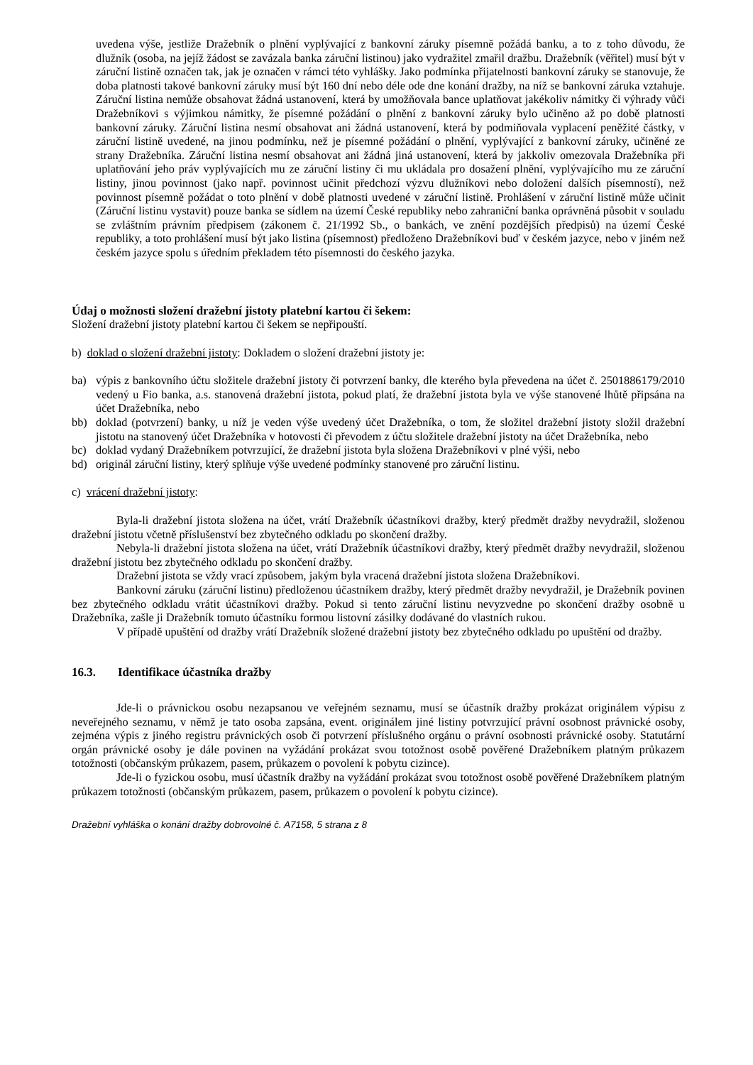uvedena výše, jestliže Dražebník o plnění vyplývající z bankovní záruky písemně požádá banku, a to z toho důvodu, že dlužník (osoba, na jejíž žádost se zavázala banka záruční listinou) jako vydražitel zmařil dražbu. Dražebník (věřitel) musí být v záruční listině označen tak, jak je označen v rámci této vyhlášky. Jako podmínka přijatelnosti bankovní záruky se stanovuje, že doba platnosti takové bankovní záruky musí být 160 dní nebo déle ode dne konání dražby, na níž se bankovní záruka vztahuje. Záruční listina nemůže obsahovat žádná ustanovení, která by umožňovala bance uplatňovat jakékoliv námitky či výhrady vůči Dražebníkovi s výjimkou námitky, že písemné požádání o plnění z bankovní záruky bylo učiněno až po době platnosti bankovní záruky. Záruční listina nesmí obsahovat ani žádná ustanovení, která by podmiňovala vyplacení peněžité částky, v záruční listině uvedené, na jinou podmínku, než je písemné požádání o plnění, vyplývající z bankovní záruky, učiněné ze strany Dražebníka. Záruční listina nesmí obsahovat ani žádná jiná ustanovení, která by jakkoliv omezovala Dražebníka při uplatňování jeho práv vyplývajících mu ze záruční listiny či mu ukládala pro dosažení plnění, vyplývajícího mu ze záruční listiny, jinou povinnost (jako např. povinnost učinit předchozí výzvu dlužníkovi nebo doložení dalších písemností), než povinnost písemně požádat o toto plnění v době platnosti uvedené v záruční listině. Prohlášení v záruční listině může učinit (Záruční listinu vystavit) pouze banka se sídlem na území České republiky nebo zahraniční banka oprávněná působit v souladu se zvláštním právním předpisem (zákonem č. 21/1992 Sb., o bankách, ve znění pozdějších předpisů) na území České republiky, a toto prohlášení musí být jako listina (písemnost) předloženo Dražebníkovi buď v českém jazyce, nebo v jiném než českém jazyce spolu s úředním překladem této písemnosti do českého jazyka.
Údaj o možnosti složení dražební jistoty platební kartou či šekem:
Složení dražební jistoty platební kartou či šekem se nepřipouští.
b) doklad o složení dražební jistoty: Dokladem o složení dražební jistoty je:
ba) výpis z bankovního účtu složitele dražební jistoty či potvrzení banky, dle kterého byla převedena na účet č. 2501886179/2010 vedený u Fio banka, a.s. stanovená dražební jistota, pokud platí, že dražební jistota byla ve výše stanovené lhůtě připsána na účet Dražebníka, nebo
bb) doklad (potvrzení) banky, u níž je veden výše uvedený účet Dražebníka, o tom, že složitel dražební jistoty složil dražební jistotu na stanovený účet Dražebníka v hotovosti či převodem z účtu složitele dražební jistoty na účet Dražebníka, nebo
bc) doklad vydaný Dražebníkem potvrzující, že dražební jistota byla složena Dražebníkovi v plné výši, nebo
bd) originál záruční listiny, který splňuje výše uvedené podmínky stanovené pro záruční listinu.
c) vrácení dražební jistoty:
Byla-li dražební jistota složena na účet, vrátí Dražebník účastníkovi dražby, který předmět dražby nevydražil, složenou dražební jistotu včetně příslušenství bez zbytečného odkladu po skončení dražby.
Nebyla-li dražební jistota složena na účet, vrátí Dražebník účastníkovi dražby, který předmět dražby nevydražil, složenou dražební jistotu bez zbytečného odkladu po skončení dražby.
Dražební jistota se vždy vrací způsobem, jakým byla vracená dražební jistota složena Dražebníkovi.
Bankovní záruku (záruční listinu) předloženou účastníkem dražby, který předmět dražby nevydražil, je Dražebník povinen bez zbytečného odkladu vrátit účastníkovi dražby. Pokud si tento záruční listinu nevyzvedne po skončení dražby osobně u Dražebníka, zašle ji Dražebník tomuto účastníku formou listovní zásilky dodávané do vlastních rukou.
V případě upuštění od dražby vrátí Dražebník složené dražební jistoty bez zbytečného odkladu po upuštění od dražby.
16.3. Identifikace účastníka dražby
Jde-li o právnickou osobu nezapsanou ve veřejném seznamu, musí se účastník dražby prokázat originálem výpisu z neveřejného seznamu, v němž je tato osoba zapsána, event. originálem jiné listiny potvrzující právní osobnost právnické osoby, zejména výpis z jiného registru právnických osob či potvrzení příslušného orgánu o právní osobnosti právnické osoby. Statutární orgán právnické osoby je dále povinen na vyžádání prokázat svou totožnost osobě pověřené Dražebníkem platným průkazem totožnosti (občanským průkazem, pasem, průkazem o povolení k pobytu cizince).
Jde-li o fyzickou osobu, musí účastník dražby na vyžádání prokázat svou totožnost osobě pověřené Dražebníkem platným průkazem totožnosti (občanským průkazem, pasem, průkazem o povolení k pobytu cizince).
Dražební vyhláška o konání dražby dobrovolné č. A7158, 5 strana z 8